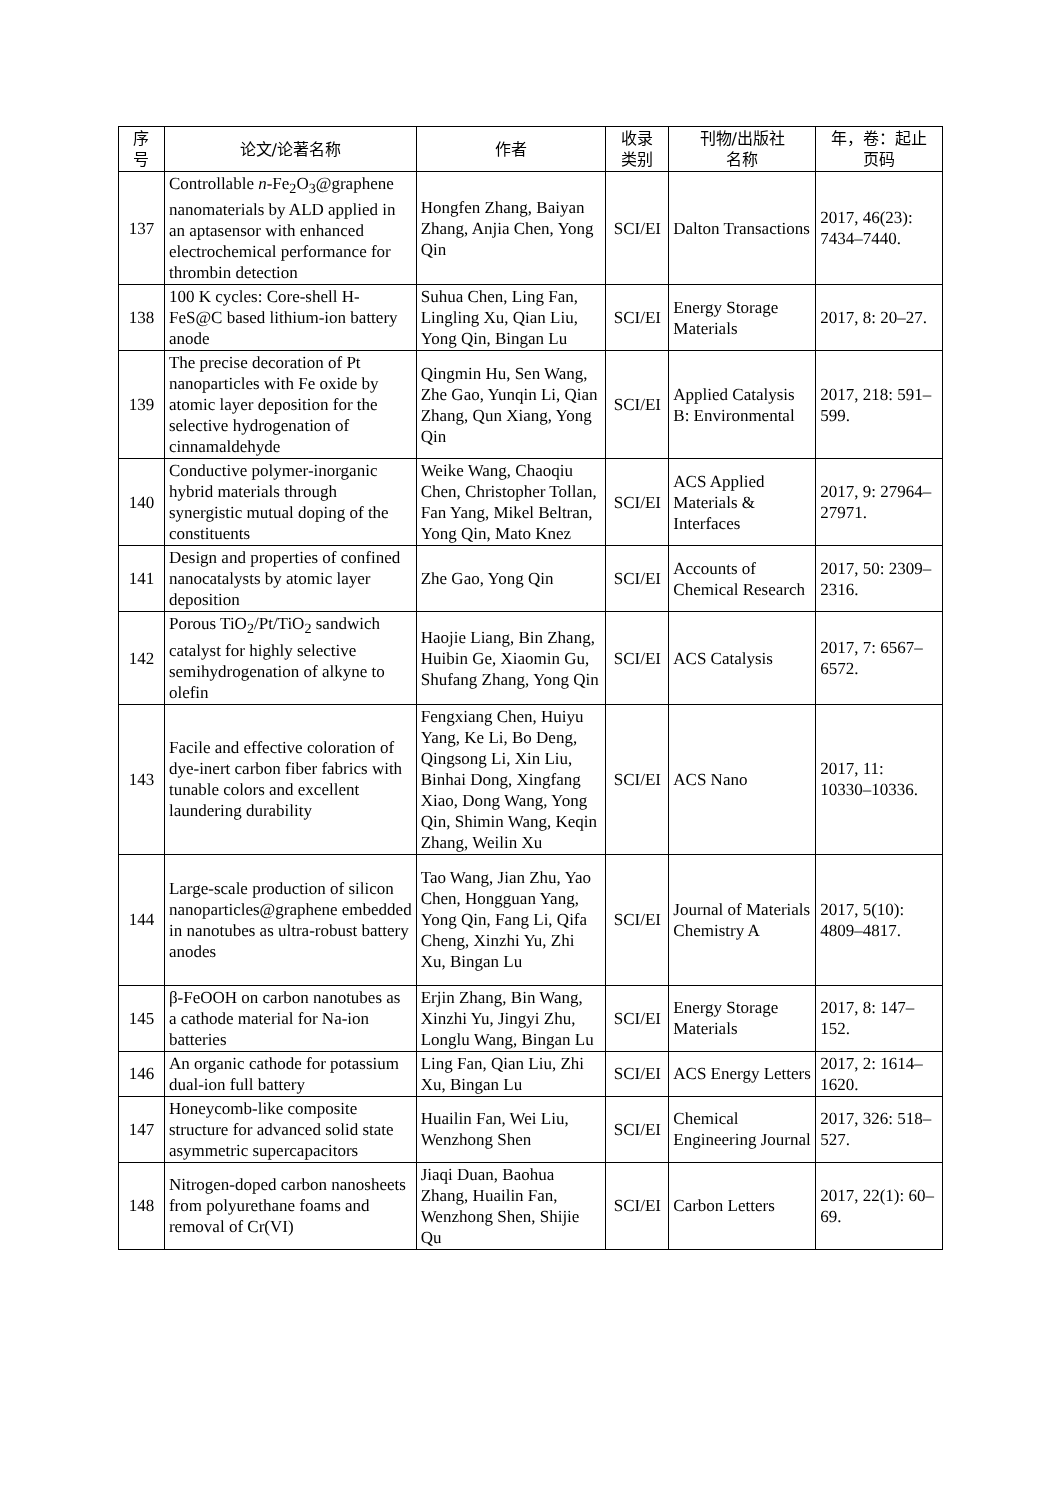| 序 号 | 论文/论著名称 | 作者 | 收录 类别 | 刊物/出版社 名称 | 年，卷：起止 页码 |
| --- | --- | --- | --- | --- | --- |
| 137 | Controllable n -Fe<sub>2</sub>O<sub>3</sub>@graphene nanomaterials by ALD applied in an aptasensor with enhanced electrochemical performance for thrombin detection | Hongfen Zhang, Baiyan Zhang, Anjia Chen, Yong Qin | SCI/EI | Dalton Transactions | 2017, 46(23): 7434–7440. |
| 138 | 100 K cycles: Core-shell H-FeS@C based lithium-ion battery anode | Suhua Chen, Ling Fan, Lingling Xu, Qian Liu, Yong Qin, Bingan Lu | SCI/EI | Energy Storage Materials | 2017, 8: 20–27. |
| 139 | The precise decoration of Pt nanoparticles with Fe oxide by atomic layer deposition for the selective hydrogenation of cinnamaldehyde | Qingmin Hu, Sen Wang, Zhe Gao, Yunqin Li, Qian Zhang, Qun Xiang, Yong Qin | SCI/EI | Applied Catalysis B: Environmental | 2017, 218: 591–599. |
| 140 | Conductive polymer-inorganic hybrid materials through synergistic mutual doping of the constituents | Weike Wang, Chaoqiu Chen, Christopher Tollan, Fan Yang, Mikel Beltran, Yong Qin, Mato Knez | SCI/EI | ACS Applied Materials & Interfaces | 2017, 9: 27964–27971. |
| 141 | Design and properties of confined nanocatalysts by atomic layer deposition | Zhe Gao, Yong Qin | SCI/EI | Accounts of Chemical Research | 2017, 50: 2309–2316. |
| 142 | Porous TiO<sub>2</sub>/Pt/TiO<sub>2</sub> sandwich catalyst for highly selective semihydrogenation of alkyne to olefin | Haojie Liang, Bin Zhang, Huibin Ge, Xiaomin Gu, Shufang Zhang, Yong Qin | SCI/EI | ACS Catalysis | 2017, 7: 6567–6572. |
| 143 | Facile and effective coloration of dye-inert carbon fiber fabrics with tunable colors and excellent laundering durability | Fengxiang Chen, Huiyu Yang, Ke Li, Bo Deng, Qingsong Li, Xin Liu, Binhai Dong, Xingfang Xiao, Dong Wang, Yong Qin, Shimin Wang, Keqin Zhang, Weilin Xu | SCI/EI | ACS Nano | 2017, 11: 10330–10336. |
| 144 | Large-scale production of silicon nanoparticles@graphene embedded in nanotubes as ultra-robust battery anodes | Tao Wang, Jian Zhu, Yao Chen, Hongguan Yang, Yong Qin, Fang Li, Qifa Cheng, Xinzhi Yu, Zhi Xu, Bingan Lu | SCI/EI | Journal of Materials Chemistry A | 2017, 5(10): 4809–4817. |
| 145 | β-FeOOH on carbon nanotubes as a cathode material for Na-ion batteries | Erjin Zhang, Bin Wang, Xinzhi Yu, Jingyi Zhu, Longlu Wang, Bingan Lu | SCI/EI | Energy Storage Materials | 2017, 8: 147–152. |
| 146 | An organic cathode for potassium dual-ion full battery | Ling Fan, Qian Liu, Zhi Xu, Bingan Lu | SCI/EI | ACS Energy Letters | 2017, 2: 1614–1620. |
| 147 | Honeycomb-like composite structure for advanced solid state asymmetric supercapacitors | Huailin Fan, Wei Liu, Wenzhong Shen | SCI/EI | Chemical Engineering Journal | 2017, 326: 518–527. |
| 148 | Nitrogen-doped carbon nanosheets from polyurethane foams and removal of Cr(VI) | Jiaqi Duan, Baohua Zhang, Huailin Fan, Wenzhong Shen, Shijie Qu | SCI/EI | Carbon Letters | 2017, 22(1): 60–69. |